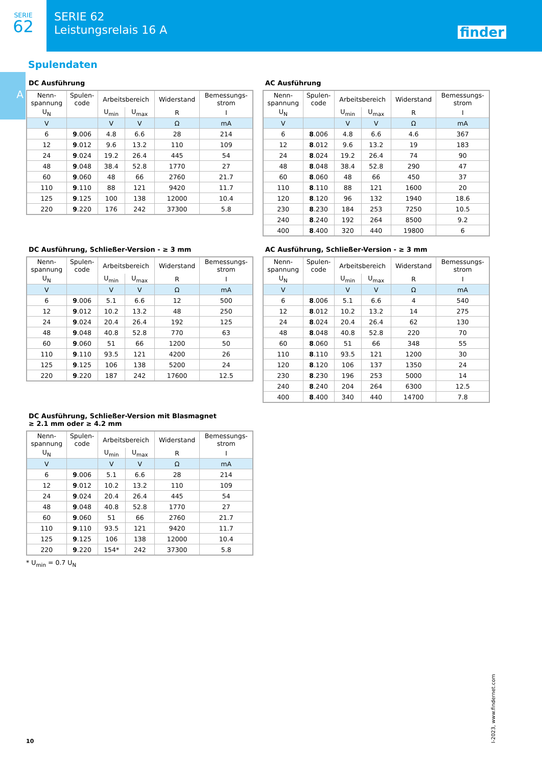SERIE
62
SERIE 62
Leistungsrelais 16 A
finder
A
Spulendaten
DC Ausführung
| Nenn- spannung | Spulen- code | Arbeitsbereich | | Widerstand | Bemessungs- strom |
| --- | --- | --- | --- | --- | --- |
| U<sub>N</sub> | | U<sub>min</sub> | U<sub>max</sub> | R | I |
| V | | V | V | Ω | mA |
| 6 | 9 .006 | 4.8 | 6.6 | 28 | 214 |
| 12 | 9 .012 | 9.6 | 13.2 | 110 | 109 |
| 24 | 9 .024 | 19.2 | 26.4 | 445 | 54 |
| 48 | 9 .048 | 38.4 | 52.8 | 1770 | 27 |
| 60 | 9 .060 | 48 | 66 | 2760 | 21.7 |
| 110 | 9 .110 | 88 | 121 | 9420 | 11.7 |
| 125 | 9 .125 | 100 | 138 | 12000 | 10.4 |
| 220 | 9 .220 | 176 | 242 | 37300 | 5.8 |
AC Ausführung
| Nenn- spannung | Spulen- code | Arbeitsbereich | | Widerstand | Bemessungs- strom |
| --- | --- | --- | --- | --- | --- |
| U<sub>N</sub> | | U<sub>min</sub> | U<sub>max</sub> | R | I |
| V | | V | V | Ω | mA |
| 6 | 8 .006 | 4.8 | 6.6 | 4.6 | 367 |
| 12 | 8 .012 | 9.6 | 13.2 | 19 | 183 |
| 24 | 8 .024 | 19.2 | 26.4 | 74 | 90 |
| 48 | 8 .048 | 38.4 | 52.8 | 290 | 47 |
| 60 | 8 .060 | 48 | 66 | 450 | 37 |
| 110 | 8 .110 | 88 | 121 | 1600 | 20 |
| 120 | 8 .120 | 96 | 132 | 1940 | 18.6 |
| 230 | 8 .230 | 184 | 253 | 7250 | 10.5 |
| 240 | 8 .240 | 192 | 264 | 8500 | 9.2 |
| 400 | 8 .400 | 320 | 440 | 19800 | 6 |
DC Ausführung, Schließer-Version - ≥ 3 mm
| Nenn- spannung | Spulen- code | Arbeitsbereich | | Widerstand | Bemessungs- strom |
| --- | --- | --- | --- | --- | --- |
| U<sub>N</sub> | | U<sub>min</sub> | U<sub>max</sub> | R | I |
| V | | V | V | Ω | mA |
| 6 | 9 .006 | 5.1 | 6.6 | 12 | 500 |
| 12 | 9 .012 | 10.2 | 13.2 | 48 | 250 |
| 24 | 9 .024 | 20.4 | 26.4 | 192 | 125 |
| 48 | 9 .048 | 40.8 | 52.8 | 770 | 63 |
| 60 | 9 .060 | 51 | 66 | 1200 | 50 |
| 110 | 9 .110 | 93.5 | 121 | 4200 | 26 |
| 125 | 9 .125 | 106 | 138 | 5200 | 24 |
| 220 | 9 .220 | 187 | 242 | 17600 | 12.5 |
AC Ausführung, Schließer-Version - ≥ 3 mm
| Nenn- spannung | Spulen- code | Arbeitsbereich | | Widerstand | Bemessungs- strom |
| --- | --- | --- | --- | --- | --- |
| U<sub>N</sub> | | U<sub>min</sub> | U<sub>max</sub> | R | I |
| V | | V | V | Ω | mA |
| 6 | 8 .006 | 5.1 | 6.6 | 4 | 540 |
| 12 | 8 .012 | 10.2 | 13.2 | 14 | 275 |
| 24 | 8 .024 | 20.4 | 26.4 | 62 | 130 |
| 48 | 8 .048 | 40.8 | 52.8 | 220 | 70 |
| 60 | 8 .060 | 51 | 66 | 348 | 55 |
| 110 | 8 .110 | 93.5 | 121 | 1200 | 30 |
| 120 | 8 .120 | 106 | 137 | 1350 | 24 |
| 230 | 8 .230 | 196 | 253 | 5000 | 14 |
| 240 | 8 .240 | 204 | 264 | 6300 | 12.5 |
| 400 | 8 .400 | 340 | 440 | 14700 | 7.8 |
DC Ausführung, Schließer-Version mit Blasmagnet
≥ 2.1 mm oder ≥ 4.2 mm
| Nenn- spannung | Spulen- code | Arbeitsbereich | | Widerstand | Bemessungs- strom |
| --- | --- | --- | --- | --- | --- |
| U<sub>N</sub> | | U<sub>min</sub> | U<sub>max</sub> | R | I |
| V | | V | V | Ω | mA |
| 6 | 9 .006 | 5.1 | 6.6 | 28 | 214 |
| 12 | 9 .012 | 10.2 | 13.2 | 110 | 109 |
| 24 | 9 .024 | 20.4 | 26.4 | 445 | 54 |
| 48 | 9 .048 | 40.8 | 52.8 | 1770 | 27 |
| 60 | 9 .060 | 51 | 66 | 2760 | 21.7 |
| 110 | 9 .110 | 93.5 | 121 | 9420 | 11.7 |
| 125 | 9 .125 | 106 | 138 | 12000 | 10.4 |
| 220 | 9 .220 | 154* | 242 | 37300 | 5.8 |
* U<sub>min</sub> = 0.7 U<sub>N</sub>
I-2023, www.findernet.com
10